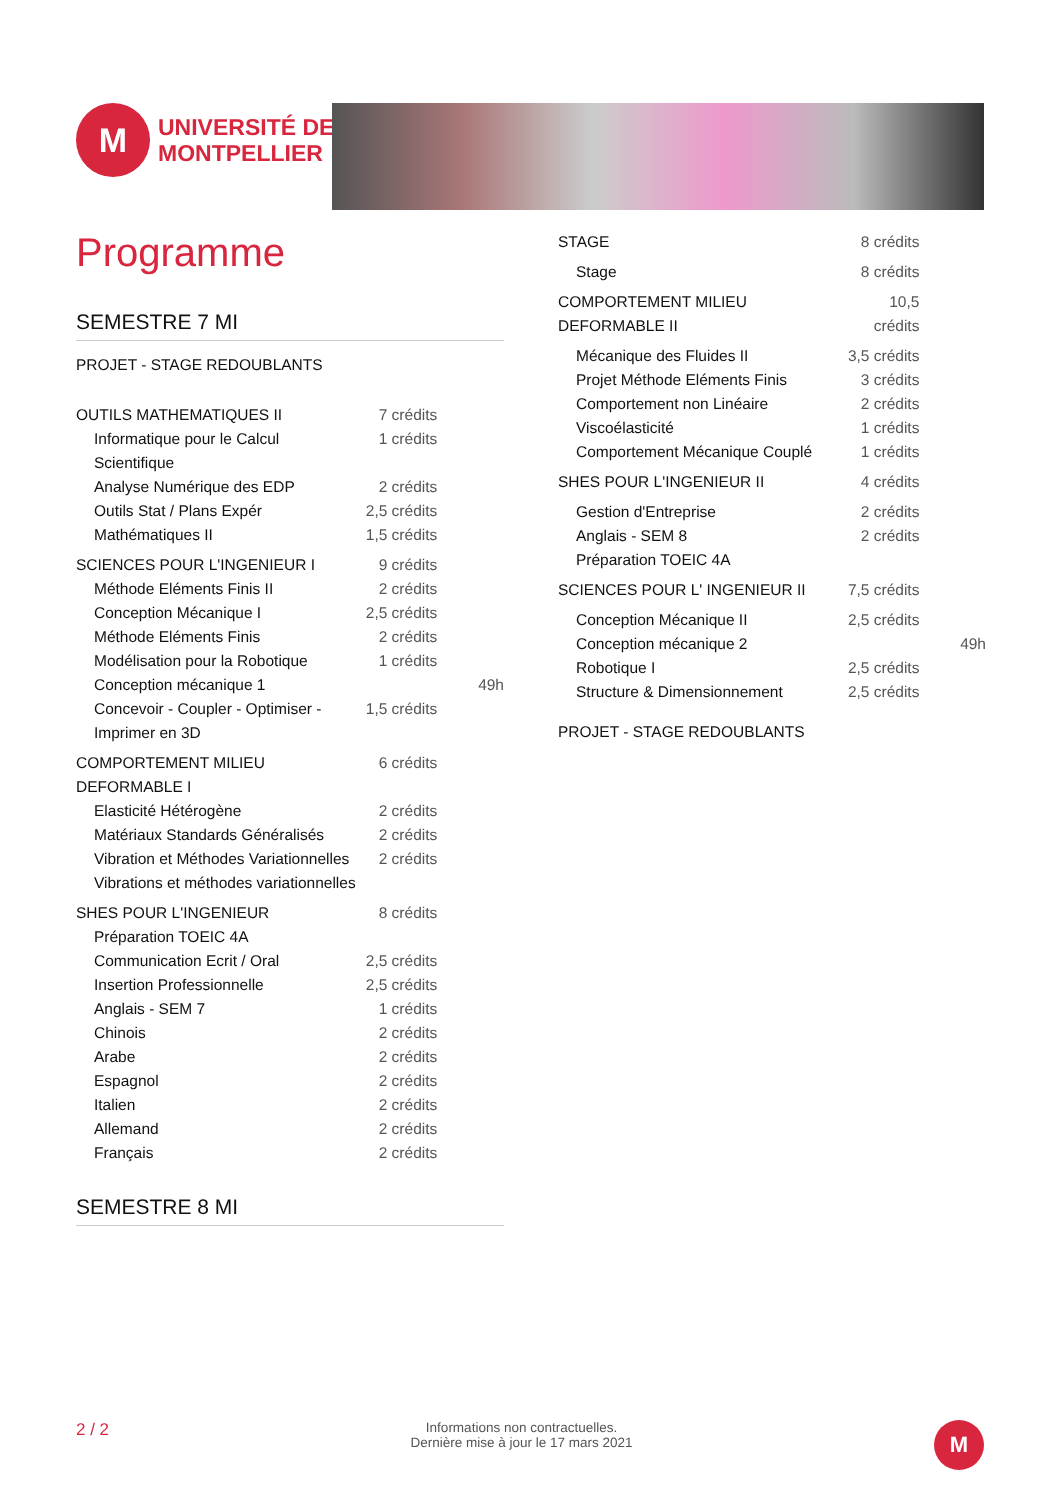M
UNIVERSITÉ DE
MONTPELLIER
Programme
SEMESTRE 7 MI
| PROJET - STAGE REDOUBLANTS | | |
| OUTILS MATHEMATIQUES II | 7 crédits | |
| Informatique pour le Calcul Scientifique | 1 crédits | |
| Analyse Numérique des EDP | 2 crédits | |
| Outils Stat / Plans Expér | 2,5 crédits | |
| Mathématiques II | 1,5 crédits | |
| SCIENCES POUR L'INGENIEUR I | 9 crédits | |
| Méthode Eléments Finis II | 2 crédits | |
| Conception Mécanique I | 2,5 crédits | |
| Méthode Eléments Finis | 2 crédits | |
| Modélisation pour la Robotique | 1 crédits | |
| Conception mécanique 1 | | 49h |
| Concevoir - Coupler - Optimiser - Imprimer en 3D | 1,5 crédits | |
| COMPORTEMENT MILIEU DEFORMABLE I | 6 crédits | |
| Elasticité Hétérogène | 2 crédits | |
| Matériaux Standards Généralisés | 2 crédits | |
| Vibration et Méthodes Variationnelles | 2 crédits | |
| Vibrations et méthodes variationnelles | | |
| SHES POUR L'INGENIEUR | 8 crédits | |
| Préparation TOEIC 4A | | |
| Communication Ecrit / Oral | 2,5 crédits | |
| Insertion Professionnelle | 2,5 crédits | |
| Anglais - SEM 7 | 1 crédits | |
| Chinois | 2 crédits | |
| Arabe | 2 crédits | |
| Espagnol | 2 crédits | |
| Italien | 2 crédits | |
| Allemand | 2 crédits | |
| Français | 2 crédits | |
SEMESTRE 8 MI
| STAGE | 8 crédits | |
| Stage | 8 crédits | |
| COMPORTEMENT MILIEU DEFORMABLE II | 10,5 crédits | |
| Mécanique des Fluides II | 3,5 crédits | |
| Projet Méthode Eléments Finis | 3 crédits | |
| Comportement non Linéaire | 2 crédits | |
| Viscoélasticité | 1 crédits | |
| Comportement Mécanique Couplé | 1 crédits | |
| SHES POUR L'INGENIEUR II | 4 crédits | |
| Gestion d'Entreprise | 2 crédits | |
| Anglais - SEM 8 | 2 crédits | |
| Préparation TOEIC 4A | | |
| SCIENCES POUR L' INGENIEUR II | 7,5 crédits | |
| Conception Mécanique II | 2,5 crédits | |
| Conception mécanique 2 | | 49h |
| Robotique I | 2,5 crédits | |
| Structure & Dimensionnement | 2,5 crédits | |
| PROJET - STAGE REDOUBLANTS | | |
2 / 2 Informations non contractuelles.
Dernière mise à jour le 17 mars 2021 M